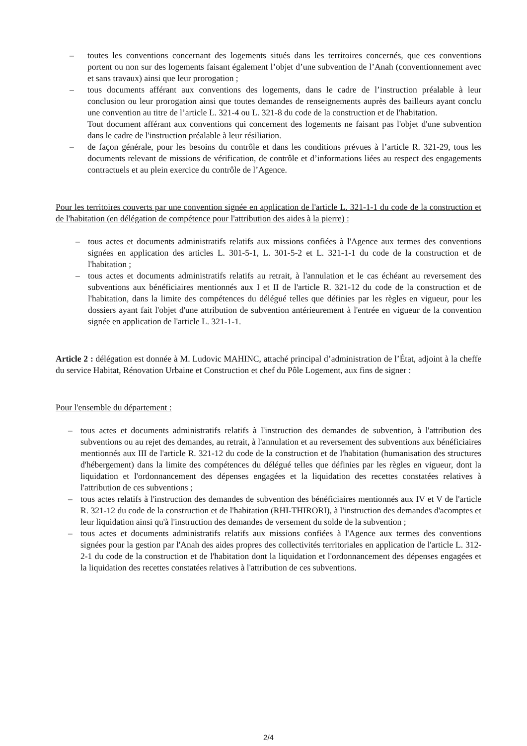– toutes les conventions concernant des logements situés dans les territoires concernés, que ces conventions portent ou non sur des logements faisant également l’objet d’une subvention de l’Anah (conventionnement avec et sans travaux) ainsi que leur prorogation ;
– tous documents afférant aux conventions des logements, dans le cadre de l’instruction préalable à leur conclusion ou leur prorogation ainsi que toutes demandes de renseignements auprès des bailleurs ayant conclu une convention au titre de l’article L. 321-4 ou L. 321-8 du code de la construction et de l'habitation.
Tout document afférant aux conventions qui concernent des logements ne faisant pas l'objet d'une subvention dans le cadre de l'instruction préalable à leur résiliation.
– de façon générale, pour les besoins du contrôle et dans les conditions prévues à l’article R. 321-29, tous les documents relevant de missions de vérification, de contrôle et d’informations liées au respect des engagements contractuels et au plein exercice du contrôle de l’Agence.
Pour les territoires couverts par une convention signée en application de l'article L. 321-1-1 du code de la construction et de l'habitation (en délégation de compétence pour l'attribution des aides à la pierre) :
– tous actes et documents administratifs relatifs aux missions confiées à l'Agence aux termes des conventions signées en application des articles L. 301-5-1, L. 301-5-2 et L. 321-1-1 du code de la construction et de l'habitation ;
– tous actes et documents administratifs relatifs au retrait, à l'annulation et le cas échéant au reversement des subventions aux bénéficiaires mentionnés aux I et II de l'article R. 321-12 du code de la construction et de l'habitation, dans la limite des compétences du délégué telles que définies par les règles en vigueur, pour les dossiers ayant fait l'objet d'une attribution de subvention antérieurement à l'entrée en vigueur de la convention signée en application de l'article L. 321-1-1.
Article 2 : délégation est donnée à M. Ludovic MAHINC, attaché principal d’administration de l’État, adjoint à la cheffe du service Habitat, Rénovation Urbaine et Construction et chef du Pôle Logement, aux fins de signer :
Pour l'ensemble du département :
– tous actes et documents administratifs relatifs à l'instruction des demandes de subvention, à l'attribution des subventions ou au rejet des demandes, au retrait, à l'annulation et au reversement des subventions aux bénéficiaires mentionnés aux III de l'article R. 321-12 du code de la construction et de l'habitation (humanisation des structures d'hébergement) dans la limite des compétences du délégué telles que définies par les règles en vigueur, dont la liquidation et l'ordonnancement des dépenses engagées et la liquidation des recettes constatées relatives à l'attribution de ces subventions ;
– tous actes relatifs à l'instruction des demandes de subvention des bénéficiaires mentionnés aux IV et V de l'article R. 321-12 du code de la construction et de l'habitation (RHI-THIRORI), à l'instruction des demandes d'acomptes et leur liquidation ainsi qu'à l'instruction des demandes de versement du solde de la subvention ;
– tous actes et documents administratifs relatifs aux missions confiées à l'Agence aux termes des conventions signées pour la gestion par l'Anah des aides propres des collectivités territoriales en application de l'article L. 312-2-1 du code de la construction et de l'habitation dont la liquidation et l'ordonnancement des dépenses engagées et la liquidation des recettes constatées relatives à l'attribution de ces subventions.
2/4